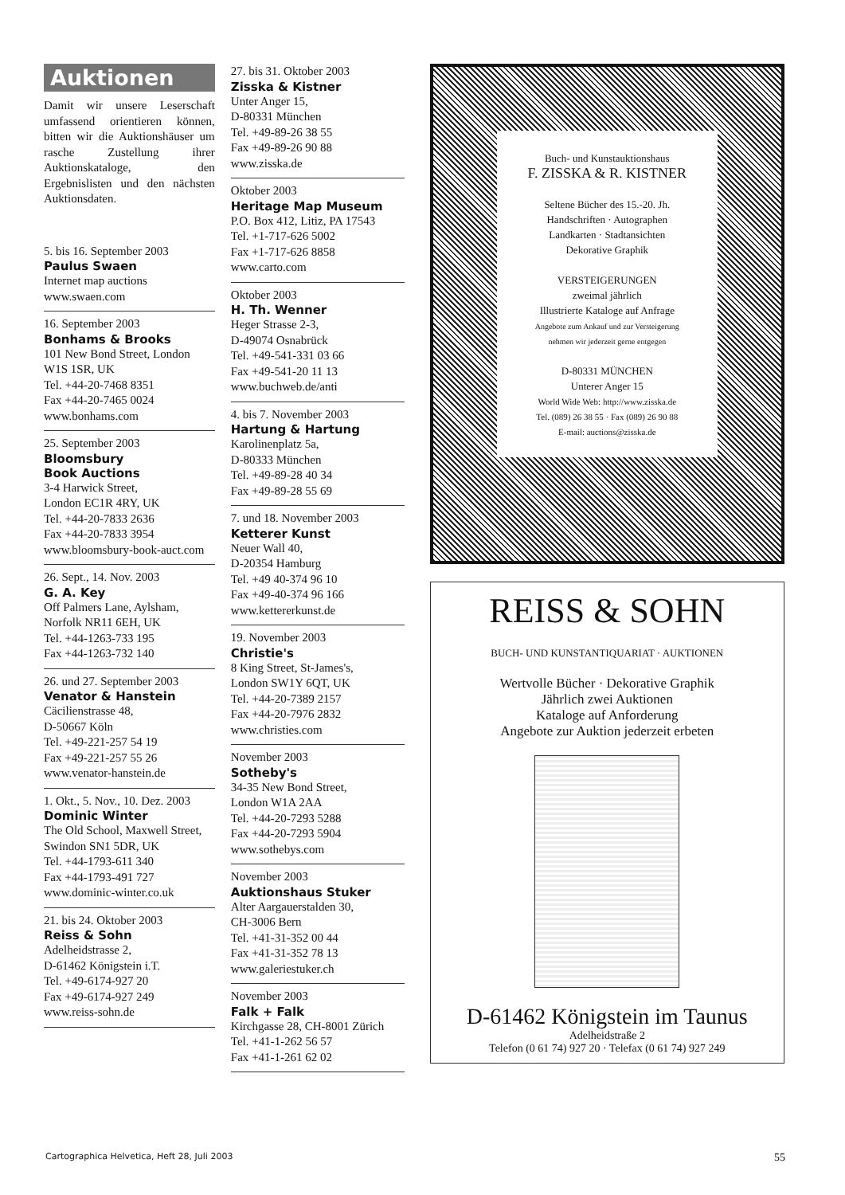Auktionen
Damit wir unsere Leserschaft umfassend orientieren können, bitten wir die Auktionshäuser um rasche Zustellung ihrer Auktionskataloge, den Ergebnislisten und den nächsten Auktionsdaten.
5. bis 16. September 2003
Paulus Swaen
Internet map auctions
www.swaen.com
16. September 2003
Bonhams & Brooks
101 New Bond Street, London W1S 1SR, UK
Tel. +44-20-7468 8351
Fax +44-20-7465 0024
www.bonhams.com
25. September 2003
Bloomsbury
Book Auctions
3-4 Harwick Street,
London EC1R 4RY, UK
Tel. +44-20-7833 2636
Fax +44-20-7833 3954
www.bloomsbury-book-auct.com
26. Sept., 14. Nov. 2003
G. A. Key
Off Palmers Lane, Aylsham, Norfolk NR11 6EH, UK
Tel. +44-1263-733 195
Fax +44-1263-732 140
26. und 27. September 2003
Venator & Hanstein
Cäcilienstrasse 48,
D-50667 Köln
Tel. +49-221-257 54 19
Fax +49-221-257 55 26
www.venator-hanstein.de
1. Okt., 5. Nov., 10. Dez. 2003
Dominic Winter
The Old School, Maxwell Street, Swindon SN1 5DR, UK
Tel. +44-1793-611 340
Fax +44-1793-491 727
www.dominic-winter.co.uk
21. bis 24. Oktober 2003
Reiss & Sohn
Adelheidstrasse 2,
D-61462 Königstein i.T.
Tel. +49-6174-927 20
Fax +49-6174-927 249
www.reiss-sohn.de
27. bis 31. Oktober 2003
Zisska & Kistner
Unter Anger 15,
D-80331 München
Tel. +49-89-26 38 55
Fax +49-89-26 90 88
www.zisska.de
Oktober 2003
Heritage Map Museum
P.O. Box 412, Litiz, PA 17543
Tel. +1-717-626 5002
Fax +1-717-626 8858
www.carto.com
Oktober 2003
H. Th. Wenner
Heger Strasse 2-3,
D-49074 Osnabrück
Tel. +49-541-331 03 66
Fax +49-541-20 11 13
www.buchweb.de/anti
4. bis 7. November 2003
Hartung & Hartung
Karolinenplatz 5a,
D-80333 München
Tel. +49-89-28 40 34
Fax +49-89-28 55 69
7. und 18. November 2003
Ketterer Kunst
Neuer Wall 40,
D-20354 Hamburg
Tel. +49 40-374 96 10
Fax +49-40-374 96 166
www.kettererkunst.de
19. November 2003
Christie's
8 King Street, St-James's,
London SW1Y 6QT, UK
Tel. +44-20-7389 2157
Fax +44-20-7976 2832
www.christies.com
November 2003
Sotheby's
34-35 New Bond Street,
London W1A 2AA
Tel. +44-20-7293 5288
Fax +44-20-7293 5904
www.sothebys.com
November 2003
Auktionshaus Stuker
Alter Aargauerstalden 30,
CH-3006 Bern
Tel. +41-31-352 00 44
Fax +41-31-352 78 13
www.galeriestuker.ch
November 2003
Falk + Falk
Kirchgasse 28, CH-8001 Zürich
Tel. +41-1-262 56 57
Fax +41-1-261 62 02
Buch- und Kunstauktionshaus
F. ZISSKA & R. KISTNER
Seltene Bücher des 15.-20. Jh.
Handschriften · Autographen
Landkarten · Stadtansichten
Dekorative Graphik
VERSTEIGERUNGEN
zweimal jährlich
Illustrierte Kataloge auf Anfrage
Angebote zum Ankauf und zur Versteigerung
nehmen wir jederzeit gerne entgegen
D-80331 MÜNCHEN
Unterer Anger 15
World Wide Web: http://www.zisska.de
Tel. (089) 26 38 55 · Fax (089) 26 90 88
E-mail: auctions@zisska.de
REISS & SOHN
BUCH- UND KUNSTANTIQUARIAT · AUKTIONEN
Wertvolle Bücher · Dekorative Graphik
Jährlich zwei Auktionen
Kataloge auf Anforderung
Angebote zur Auktion jederzeit erbeten
D-61462 Königstein im Taunus
Adelheidstraße 2
Telefon (0 61 74) 927 20 · Telefax (0 61 74) 927 249
Cartographica Helvetica, Heft 28, Juli 2003 55